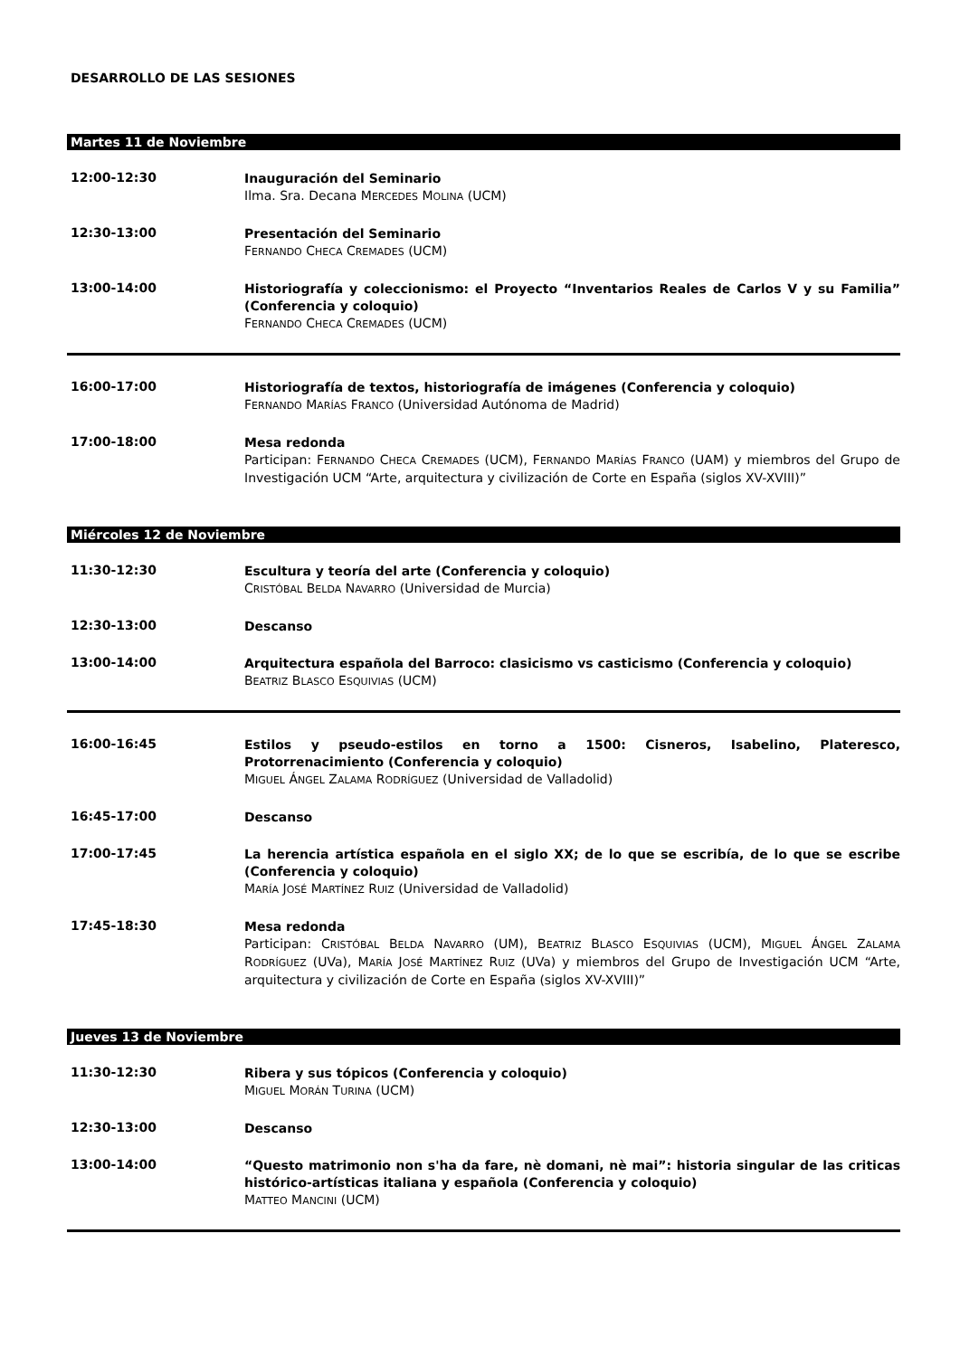DESARROLLO DE LAS SESIONES
Martes 11 de Noviembre
12:00-12:30
Inauguración del Seminario
Ilma. Sra. Decana MERCEDES MOLINA (UCM)
12:30-13:00
Presentación del Seminario
FERNANDO CHECA CREMADES (UCM)
13:00-14:00
Historiografía y coleccionismo: el Proyecto “Inventarios Reales de Carlos V y su Familia” (Conferencia y coloquio)
FERNANDO CHECA CREMADES (UCM)
16:00-17:00
Historiografía de textos, historiografía de imágenes (Conferencia y coloquio)
FERNANDO MARÍAS FRANCO (Universidad Autónoma de Madrid)
17:00-18:00
Mesa redonda
Participan: FERNANDO CHECA CREMADES (UCM), FERNANDO MARÍAS FRANCO (UAM) y miembros del Grupo de Investigación UCM “Arte, arquitectura y civilización de Corte en España (siglos XV-XVIII)”
Miércoles 12 de Noviembre
11:30-12:30
Escultura y teoría del arte (Conferencia y coloquio)
CRISTÓBAL BELDA NAVARRO (Universidad de Murcia)
12:30-13:00
Descanso
13:00-14:00
Arquitectura española del Barroco: clasicismo vs casticismo (Conferencia y coloquio)
BEATRIZ BLASCO ESQUIVIAS (UCM)
16:00-16:45
Estilos y pseudo-estilos en torno a 1500: Cisneros, Isabelino, Plateresco, Protorrenacimiento (Conferencia y coloquio)
MIGUEL ÁNGEL ZALAMA RODRÍGUEZ (Universidad de Valladolid)
16:45-17:00
Descanso
17:00-17:45
La herencia artística española en el siglo XX; de lo que se escribía, de lo que se escribe (Conferencia y coloquio)
MARÍA JOSÉ MARTÍNEZ RUIZ (Universidad de Valladolid)
17:45-18:30
Mesa redonda
Participan: CRISTÓBAL BELDA NAVARRO (UM), BEATRIZ BLASCO ESQUIVIAS (UCM), MIGUEL ÁNGEL ZALAMA RODRÍGUEZ (UVa), MARÍA JOSÉ MARTÍNEZ RUIZ (UVa) y miembros del Grupo de Investigación UCM “Arte, arquitectura y civilización de Corte en España (siglos XV-XVIII)”
Jueves 13 de Noviembre
11:30-12:30
Ribera y sus tópicos (Conferencia y coloquio)
MIGUEL MORÁN TURINA (UCM)
12:30-13:00
Descanso
13:00-14:00
“Questo matrimonio non s'ha da fare, nè domani, nè mai”: historia singular de las criticas histórico-artísticas italiana y española (Conferencia y coloquio)
MATTEO MANCINI (UCM)